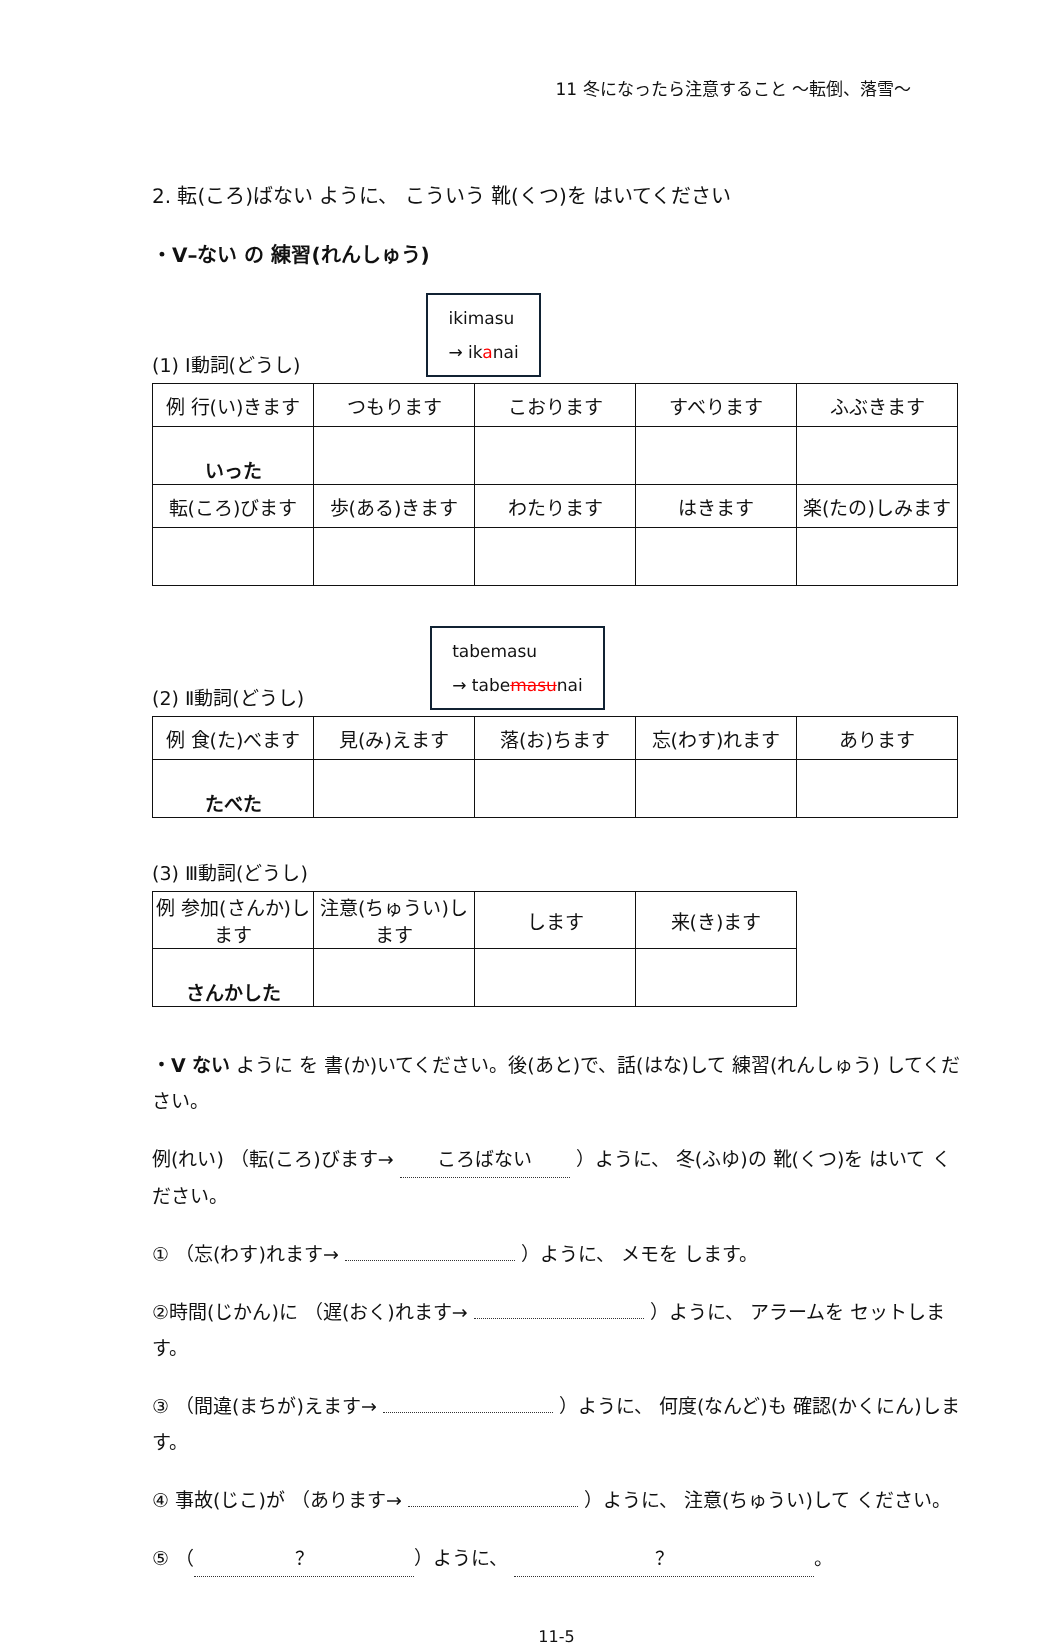11 冬になったら注意すること ～転倒、落雪～
2. 転(ころ)ばない ように、 こういう 靴(くつ)を はいてください
・V–ない の 練習(れんしゅう)
(1) Ⅰ動詞(どうし) ikimasu
→ ikanai
| 例 行(い)きます | つもります | こおります | すべります | ふぶきます |
| いった | | | | |
| 転(ころ)びます | 歩(ある)きます | わたります | はきます | 楽(たの)しみます |
(2) Ⅱ動詞(どうし) tabemasu
→ tabemasunai
| 例 食(た)べます | 見(み)えます | 落(お)ちます | 忘(わす)れます | あります |
| たべた | | | | |
(3) Ⅲ動詞(どうし)
| 例 参加(さんか)します | 注意(ちゅうい)します | します | 来(き)ます |
| さんかした | | | |
・V ない ように を 書(か)いてください。後(あと)で、話(はな)して 練習(れんしゅう) してください。
例(れい) （転(ころ)びます→ ころばない ）ように、 冬(ふゆ)の 靴(くつ)を はいて ください。
① （忘(わす)れます→ ）ように、 メモを します。
②時間(じかん)に （遅(おく)れます→ ）ように、 アラームを セットします。
③ （間違(まちが)えます→ ）ように、 何度(なんど)も 確認(かくにん)します。
④ 事故(じこ)が （あります→ ）ように、 注意(ちゅうい)して ください。
⑤ （ ？ ）ように、 ？ 。
11-5